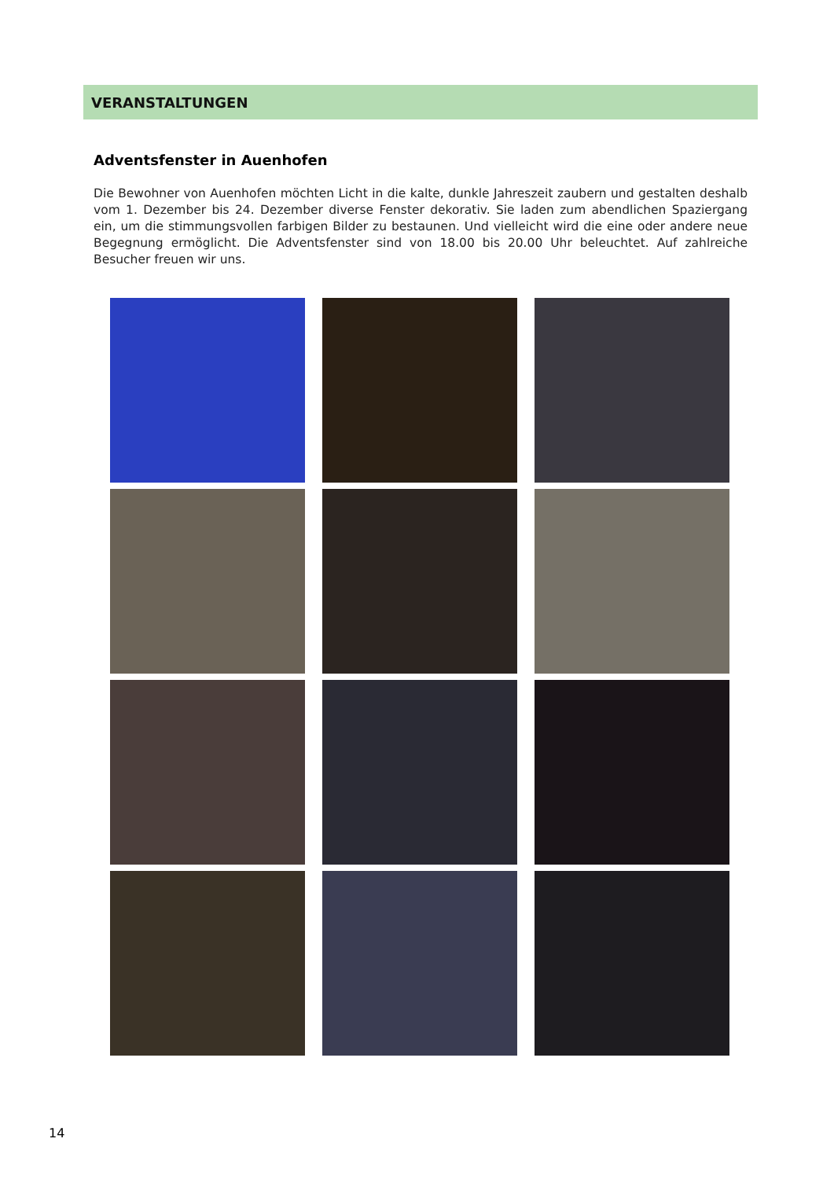VERANSTALTUNGEN
Adventsfenster in Auenhofen
Die Bewohner von Auenhofen möchten Licht in die kalte, dunkle Jahreszeit zaubern und gestalten deshalb vom 1. Dezember bis 24. Dezember diverse Fenster dekorativ. Sie laden zum abendlichen Spaziergang ein, um die stimmungsvollen farbigen Bilder zu bestaunen. Und vielleicht wird die eine oder andere neue Begegnung ermöglicht. Die Adventsfenster sind von 18.00 bis 20.00 Uhr beleuchtet. Auf zahlreiche Besucher freuen wir uns.
14